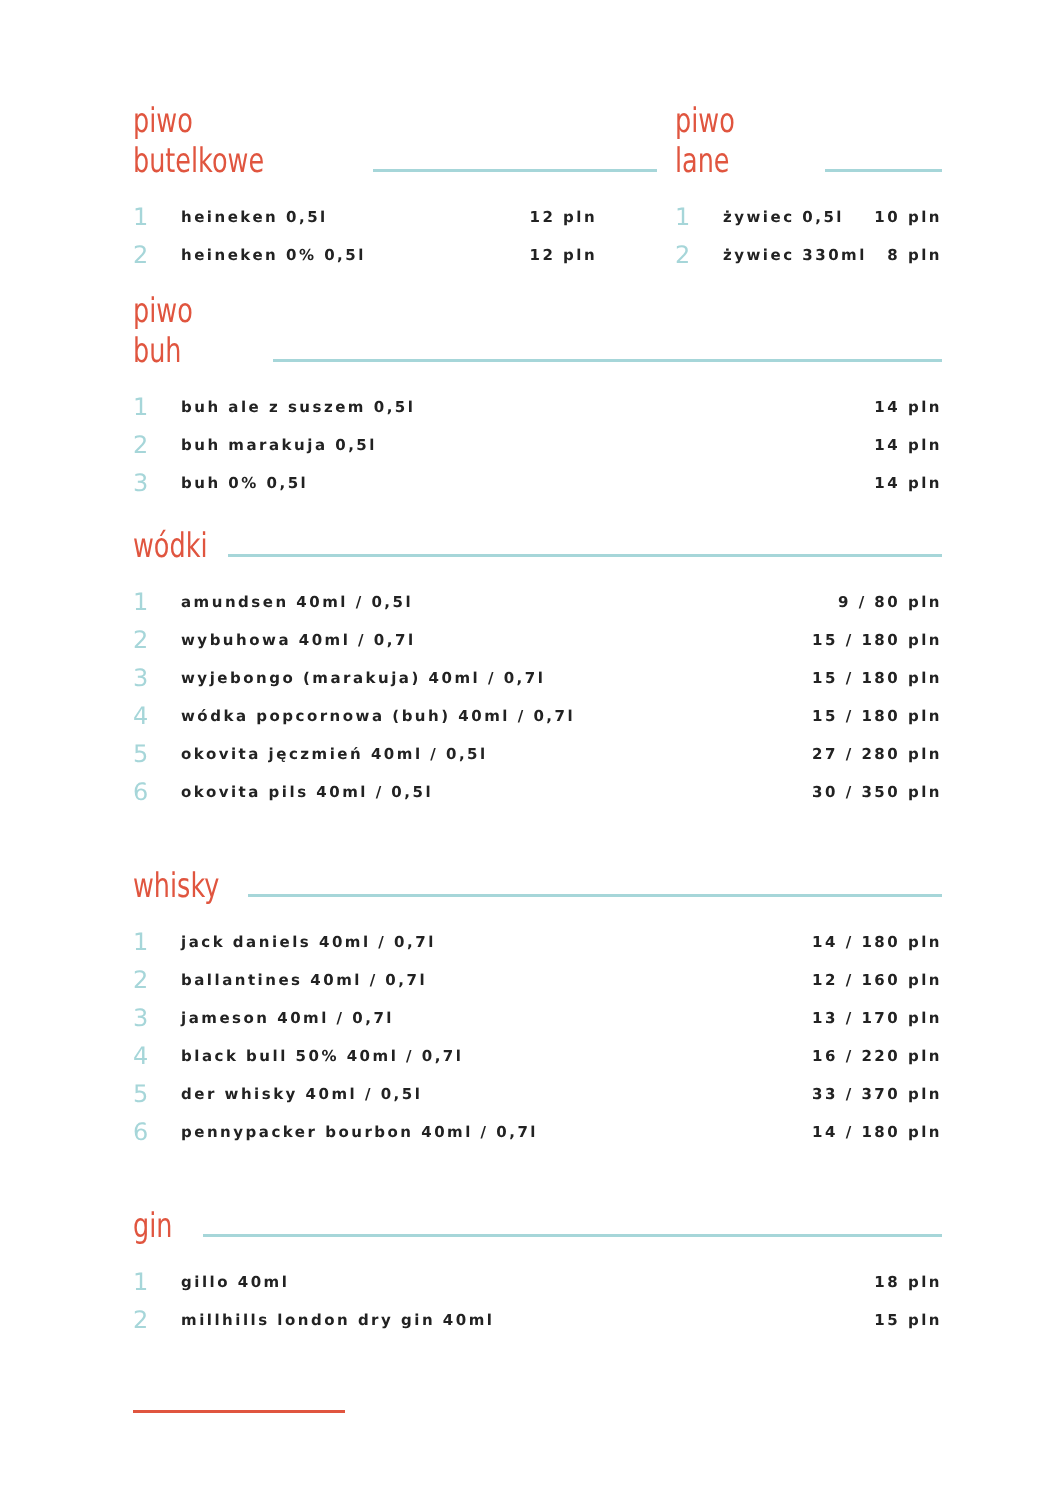piwo butelkowe
| 1 | heineken 0,5l | 12 pln |
| 2 | heineken 0% 0,5l | 12 pln |
piwo lane
| 1 | żywiec 0,5l | 10 pln |
| 2 | żywiec 330ml | 8 pln |
piwo buh
| 1 | buh ale z suszem 0,5l | 14 pln |
| 2 | buh marakuja 0,5l | 14 pln |
| 3 | buh 0% 0,5l | 14 pln |
wódki
| 1 | amundsen 40ml / 0,5l | 9 / 80 pln |
| 2 | wybuhowa 40ml / 0,7l | 15 / 180 pln |
| 3 | wyjebongo (marakuja) 40ml / 0,7l | 15 / 180 pln |
| 4 | wódka popcornowa (buh) 40ml / 0,7l | 15 / 180 pln |
| 5 | okovita jęczmień 40ml / 0,5l | 27 / 280 pln |
| 6 | okovita pils 40ml / 0,5l | 30 / 350 pln |
whisky
| 1 | jack daniels 40ml / 0,7l | 14 / 180 pln |
| 2 | ballantines 40ml / 0,7l | 12 / 160 pln |
| 3 | jameson 40ml / 0,7l | 13 / 170 pln |
| 4 | black bull 50% 40ml / 0,7l | 16 / 220 pln |
| 5 | der whisky 40ml / 0,5l | 33 / 370 pln |
| 6 | pennypacker bourbon 40ml / 0,7l | 14 / 180 pln |
gin
| 1 | gillo 40ml | 18 pln |
| 2 | millhills london dry gin 40ml | 15 pln |